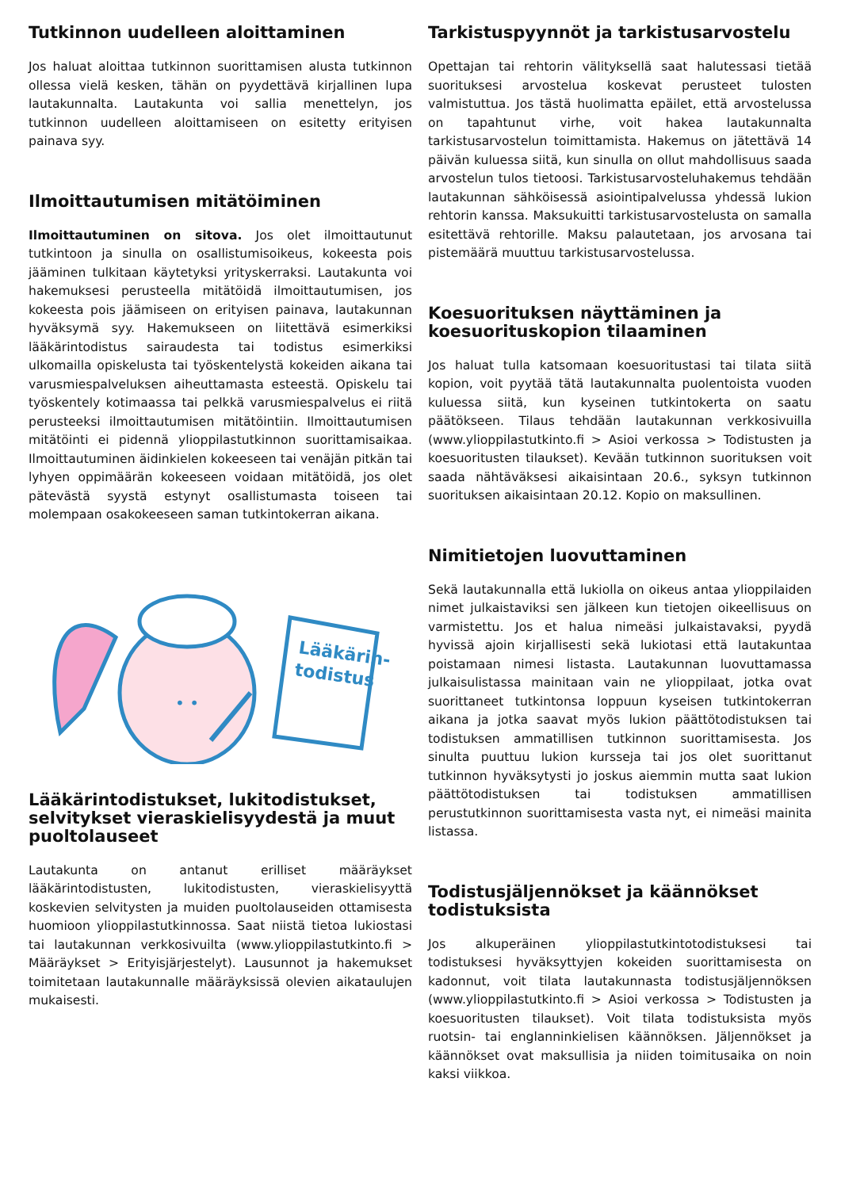Tutkinnon uudelleen aloittaminen
Jos haluat aloittaa tutkinnon suorittamisen alusta tutkinnon ollessa vielä kesken, tähän on pyydettävä kirjallinen lupa lautakunnalta. Lautakunta voi sallia menettelyn, jos tutkinnon uudelleen aloittamiseen on esitetty erityisen painava syy.
Ilmoittautumisen mitätöiminen
Ilmoittautuminen on sitova. Jos olet ilmoittautunut tutkintoon ja sinulla on osallistumisoikeus, kokeesta pois jääminen tulkitaan käytetyksi yrityskerraksi. Lautakunta voi hakemuksesi perusteella mitätöidä ilmoittautumisen, jos kokeesta pois jäämiseen on erityisen painava, lautakunnan hyväksymä syy. Hakemukseen on liitettävä esimerkiksi lääkärintodistus sairaudesta tai todistus esimerkiksi ulkomailla opiskelusta tai työskentelystä kokeiden aikana tai varusmiespalveluksen aiheuttamasta esteestä. Opiskelu tai työskentely kotimaassa tai pelkkä varusmiespalvelus ei riitä perusteeksi ilmoittautumisen mitätöintiin. Ilmoittautumisen mitätöinti ei pidennä ylioppilastutkinnon suorittamisaikaa. Ilmoittautuminen äidinkielen kokeeseen tai venäjän pitkän tai lyhyen oppimäärän kokeeseen voidaan mitätöidä, jos olet pätevästä syystä estynyt osallistumasta toiseen tai molempaan osakokeeseen saman tutkintokerran aikana.
• •
Lääkärin-
todistus
Lääkärintodistukset, lukitodistukset, selvitykset vieraskielisyydestä ja muut puoltolauseet
Lautakunta on antanut erilliset määräykset lääkärintodistusten, lukitodistusten, vieraskielisyyttä koskevien selvitysten ja muiden puoltolauseiden ottamisesta huomioon ylioppilastutkinnossa. Saat niistä tietoa lukiostasi tai lautakunnan verkkosivuilta (www.ylioppilastutkinto.fi > Määräykset > Erityisjärjestelyt). Lausunnot ja hakemukset toimitetaan lautakunnalle määräyksissä olevien aikataulujen mukaisesti.
Tarkistuspyynnöt ja tarkistusarvostelu
Opettajan tai rehtorin välityksellä saat halutessasi tietää suorituksesi arvostelua koskevat perusteet tulosten valmistuttua. Jos tästä huolimatta epäilet, että arvostelussa on tapahtunut virhe, voit hakea lautakunnalta tarkistusarvostelun toimittamista. Hakemus on jätettävä 14 päivän kuluessa siitä, kun sinulla on ollut mahdollisuus saada arvostelun tulos tietoosi. Tarkistusarvosteluhakemus tehdään lautakunnan sähköisessä asiointipalvelussa yhdessä lukion rehtorin kanssa. Maksukuitti tarkistusarvostelusta on samalla esitettävä rehtorille. Maksu palautetaan, jos arvosana tai pistemäärä muuttuu tarkistusarvostelussa.
Koesuorituksen näyttäminen ja koesuorituskopion tilaaminen
Jos haluat tulla katsomaan koesuoritustasi tai tilata siitä kopion, voit pyytää tätä lautakunnalta puolentoista vuoden kuluessa siitä, kun kyseinen tutkintokerta on saatu päätökseen. Tilaus tehdään lautakunnan verkkosivuilla (www.ylioppilastutkinto.fi > Asioi verkossa > Todistusten ja koesuoritusten tilaukset). Kevään tutkinnon suorituksen voit saada nähtäväksesi aikaisintaan 20.6., syksyn tutkinnon suorituksen aikaisintaan 20.12. Kopio on maksullinen.
Nimitietojen luovuttaminen
Sekä lautakunnalla että lukiolla on oikeus antaa ylioppilaiden nimet julkaistaviksi sen jälkeen kun tietojen oikeellisuus on varmistettu. Jos et halua nimeäsi julkaistavaksi, pyydä hyvissä ajoin kirjallisesti sekä lukiotasi että lautakuntaa poistamaan nimesi listasta. Lautakunnan luovuttamassa julkaisulistassa mainitaan vain ne ylioppilaat, jotka ovat suorittaneet tutkintonsa loppuun kyseisen tutkintokerran aikana ja jotka saavat myös lukion päättötodistuksen tai todistuksen ammatillisen tutkinnon suorittamisesta. Jos sinulta puuttuu lukion kursseja tai jos olet suorittanut tutkinnon hyväksytysti jo joskus aiemmin mutta saat lukion päättötodistuksen tai todistuksen ammatillisen perustutkinnon suorittamisesta vasta nyt, ei nimeäsi mainita listassa.
Todistusjäljennökset ja käännökset todistuksista
Jos alkuperäinen ylioppilastutkintotodistuksesi tai todistuksesi hyväksyttyjen kokeiden suorittamisesta on kadonnut, voit tilata lautakunnasta todistusjäljennöksen (www.ylioppilastutkinto.fi > Asioi verkossa > Todistusten ja koesuoritusten tilaukset). Voit tilata todistuksista myös ruotsin- tai englanninkielisen käännöksen. Jäljennökset ja käännökset ovat maksullisia ja niiden toimitusaika on noin kaksi viikkoa.